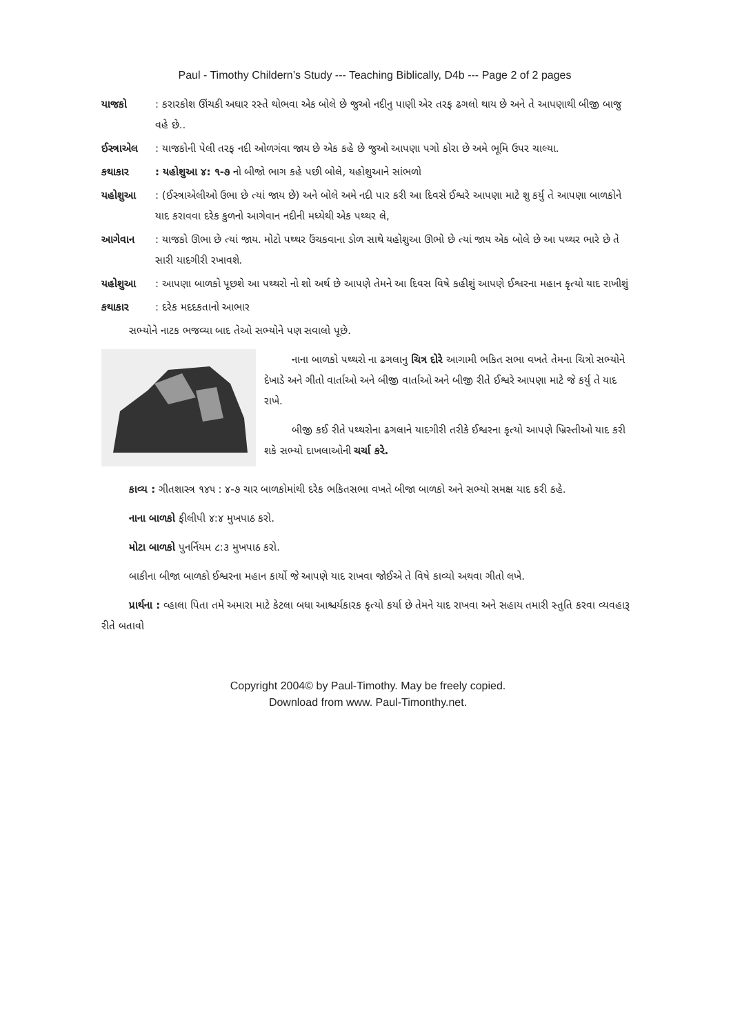Paul - Timothy Childern’s Study --- Teaching Biblically, D4b --- Page 2 of 2 pages
યાજકો : કરારકોશ ઊંચકી અઘાર રસ્તે થોભવા એક બોલે છે જુઓ નદીનુ પાણી એર તરફ ઢગલો થાય છે અને તે આપણાથી બીજી બાજુ વહે છે..
ઈસ્ત્રાએલ
: યાજકોની પેલી તરફ નદી ઓળગંવા જાય છે એક કહે છે જુઓ આપણા પગો કોરા છે અમે ભૂમિ ઉપર ચાલ્યા.
કથાકાર : યહોશુઆ ૪: ૧-૭ નો બીજો ભાગ કહે પછી બોલે, યહોશુઆને સાંભળો
યહોશુઆ : (ઈસ્ત્રાએલીઓ ઉભા છે ત્યાં જાય છે) અને બોલે અમે નદી પાર કરી આ દિવસે ઈશ્વરે આપણા માટે શુ કર્યુ તે આપણા બાળકોને યાદ કરાવવા દરેક કુળનો આગેવાન નદીની મધ્યેથી એક પથ્થર લે,
આગેવાન : યાજકો ઊભા છે ત્યાં જાય. મોટો પથ્થર ઉંચકવાના ડોળ સાથે યહોશુઆ ઊભો છે ત્યાં જાય એક બોલે છે આ પથ્થર ભારે છે તે સારી યાદગીરી રખાવશે.
યહોશુઆ : આપણા બાળકો પૂછશે આ પથ્થરો નો શો અર્થ છે આપણે તેમને આ દિવસ વિષે કહીશું આપણે ઈશ્વરના મહાન કૃત્યો યાદ રાખીશું
કથાકાર : દરેક મદદકતાનો આભાર
સભ્યોને નાટક ભજવ્યા બાદ તેઓ સભ્યોને પણ સવાલો પૂછે.
નાના બાળકો પથ્થરો ના ઢગલાનુ ચિત્ર દોરે આગામી ભકિત સભા વખતે તેમના ચિત્રો સભ્યોને દેખાડે અને ગીતો વાર્તાઓ અને બીજી વાર્તાઓ અને બીજી રીતે ઈશ્વરે આપણા માટે જે કર્યુ તે યાદ રાખે.
બીજી કઈ રીતે પથ્થરોના ઢગલાને યાદગીરી તરીકે ઈશ્વરના કૃત્યો આપણે ખ્રિસ્તીઓ યાદ કરી શકે સભ્યો દાખલાઓની ચર્ચા કરે.
કાવ્ય : ગીતશાસ્ત્ર ૧૪૫ : ૪-૭ ચાર બાળકોમાંથી દરેક ભકિતસભા વખતે બીજા બાળકો અને સભ્યો સમક્ષ યાદ કરી કહે.
નાના બાળકો ફીલીપી ૪:૪ મુખપાઠ કરો.
મોટા બાળકો પુનર્નિયમ ૮:૩ મુખપાઠ કરો.
બાકીના બીજા બાળકો ઈશ્વરના મહાન કાર્યો જે આપણે યાદ રાખવા જોઈએ તે વિષે કાવ્યો અથવા ગીતો લખે.
પ્રાર્થના : વ્હાલા પિતા તમે અમારા માટે કેટલા બધા આશ્ચર્યકારક કૃત્યો કર્યા છે તેમને યાદ રાખવા અને સહાય તમારી સ્તુતિ કરવા વ્યવહારૂ રીતે બતાવો
Copyright 2004© by Paul-Timothy. May be freely copied.
Download from www. Paul-Timonthy.net.